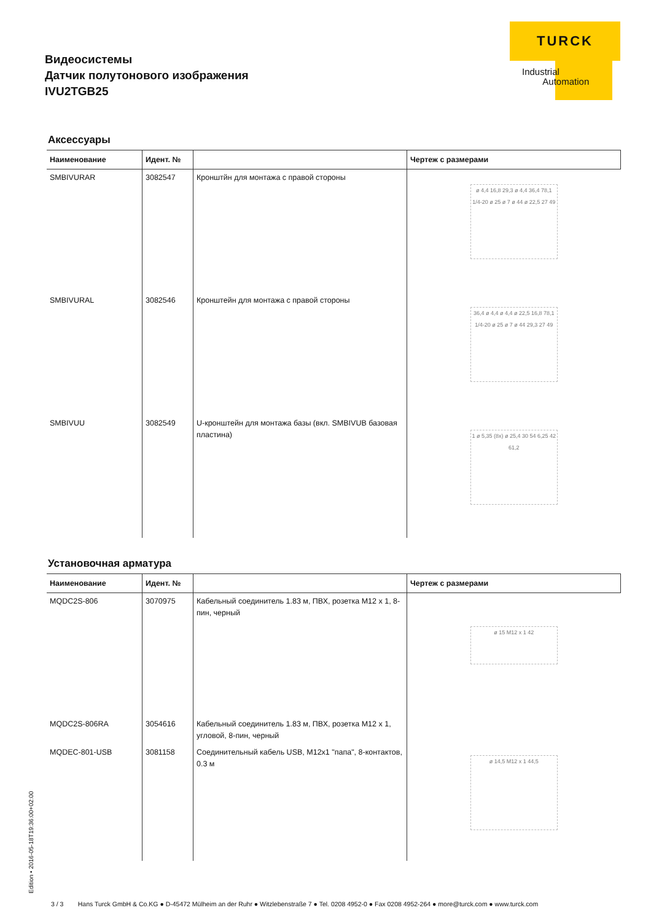Видеосистемы
Датчик полутонового изображения
IVU2TGB25
TURCK
Industrial
Automation
Аксессуары
| Наименование | Идент. № | | Чертеж с размерами |
| --- | --- | --- | --- |
| SMBIVURAR | 3082547 | Кронштйн для монтажа с правой стороны | ø 4,4 16,8 29,3 ø 4,4 36,4 78,1 1/4-20 ø 25 ø 7 ø 44 ø 22,5 27 49 |
| SMBIVURAL | 3082546 | Кронштейн для монтажа с правой стороны | 36,4 ø 4,4 ø 4,4 ø 22,5 16,8 78,1 1/4-20 ø 25 ø 7 ø 44 29,3 27 49 |
| SMBIVUU | 3082549 | U-кронштейн для монтажа базы (вкл. SMBIVUB базовая пластина) | 1 ø 5,35 (8x) ø 25,4 30 54 6,25 42 61,2 |
Установочная арматура
| Наименование | Идент. № | | Чертеж с размерами |
| --- | --- | --- | --- |
| MQDC2S-806 | 3070975 | Кабельный соединитель 1.83 м, ПВХ, розетка M12 x 1, 8-пин, черный | ø 15 M12 x 1 42 |
| MQDC2S-806RA | 3054616 | Кабельный соединитель 1.83 м, ПВХ, розетка M12 x 1, угловой, 8-пин, черный | ø 14,5 M12 x 1 44,5 |
| MQDEC-801-USB | 3081158 | Соединительный кабель USB, M12x1 "папа", 8-контактов, 0.3 м | |
Edition • 2016-05-18T19:36:00+02:00
3 / 3 Hans Turck GmbH & Co.KG ● D-45472 Mülheim an der Ruhr ● Witzlebenstraße 7 ● Tel. 0208 4952-0 ● Fax 0208 4952-264 ● more@turck.com ● www.turck.com